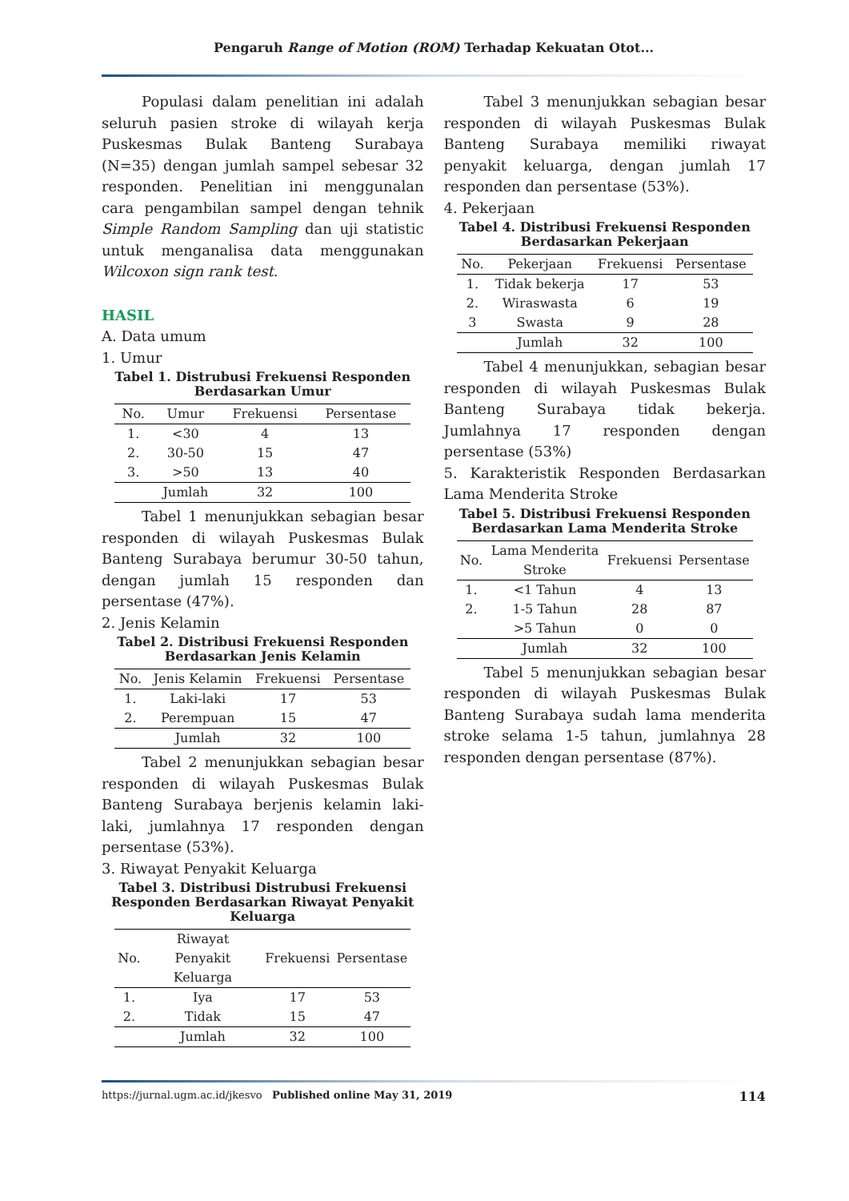Pengaruh Range of Motion (ROM) Terhadap Kekuatan Otot...
Populasi dalam penelitian ini adalah seluruh pasien stroke di wilayah kerja Puskesmas Bulak Banteng Surabaya (N=35) dengan jumlah sampel sebesar 32 responden. Penelitian ini menggunalan cara pengambilan sampel dengan tehnik Simple Random Sampling dan uji statistic untuk menganalisa data menggunakan Wilcoxon sign rank test.
HASIL
A. Data umum
1. Umur
Tabel 1. Distrubusi Frekuensi Responden Berdasarkan Umur
| No. | Umur | Frekuensi | Persentase |
| --- | --- | --- | --- |
| 1. | <30 | 4 | 13 |
| 2. | 30-50 | 15 | 47 |
| 3. | >50 | 13 | 40 |
| | Jumlah | 32 | 100 |
Tabel 1 menunjukkan sebagian besar responden di wilayah Puskesmas Bulak Banteng Surabaya berumur 30-50 tahun, dengan jumlah 15 responden dan persentase (47%).
2. Jenis Kelamin
Tabel 2. Distribusi Frekuensi Responden Berdasarkan Jenis Kelamin
| No. | Jenis Kelamin | Frekuensi | Persentase |
| --- | --- | --- | --- |
| 1. | Laki-laki | 17 | 53 |
| 2. | Perempuan | 15 | 47 |
| | Jumlah | 32 | 100 |
Tabel 2 menunjukkan sebagian besar responden di wilayah Puskesmas Bulak Banteng Surabaya berjenis kelamin laki-laki, jumlahnya 17 responden dengan persentase (53%).
3. Riwayat Penyakit Keluarga
Tabel 3. Distribusi Distrubusi Frekuensi Responden Berdasarkan Riwayat Penyakit Keluarga
| No. | Riwayat Penyakit Keluarga | Frekuensi | Persentase |
| --- | --- | --- | --- |
| 1. | Iya | 17 | 53 |
| 2. | Tidak | 15 | 47 |
| | Jumlah | 32 | 100 |
Tabel 3 menunjukkan sebagian besar responden di wilayah Puskesmas Bulak Banteng Surabaya memiliki riwayat penyakit keluarga, dengan jumlah 17 responden dan persentase (53%).
4. Pekerjaan
Tabel 4. Distribusi Frekuensi Responden Berdasarkan Pekerjaan
| No. | Pekerjaan | Frekuensi | Persentase |
| --- | --- | --- | --- |
| 1. | Tidak bekerja | 17 | 53 |
| 2. | Wiraswasta | 6 | 19 |
| 3 | Swasta | 9 | 28 |
| | Jumlah | 32 | 100 |
Tabel 4 menunjukkan, sebagian besar responden di wilayah Puskesmas Bulak Banteng Surabaya tidak bekerja. Jumlahnya 17 responden dengan persentase (53%)
5. Karakteristik Responden Berdasarkan Lama Menderita Stroke
Tabel 5. Distribusi Frekuensi Responden Berdasarkan Lama Menderita Stroke
| No. | Lama Menderita Stroke | Frekuensi | Persentase |
| --- | --- | --- | --- |
| 1. | <1 Tahun | 4 | 13 |
| 2. | 1-5 Tahun | 28 | 87 |
| | >5 Tahun | 0 | 0 |
| | Jumlah | 32 | 100 |
Tabel 5 menunjukkan sebagian besar responden di wilayah Puskesmas Bulak Banteng Surabaya sudah lama menderita stroke selama 1-5 tahun, jumlahnya 28 responden dengan persentase (87%).
https://jurnal.ugm.ac.id/jkesvo Published online May 31, 2019 114